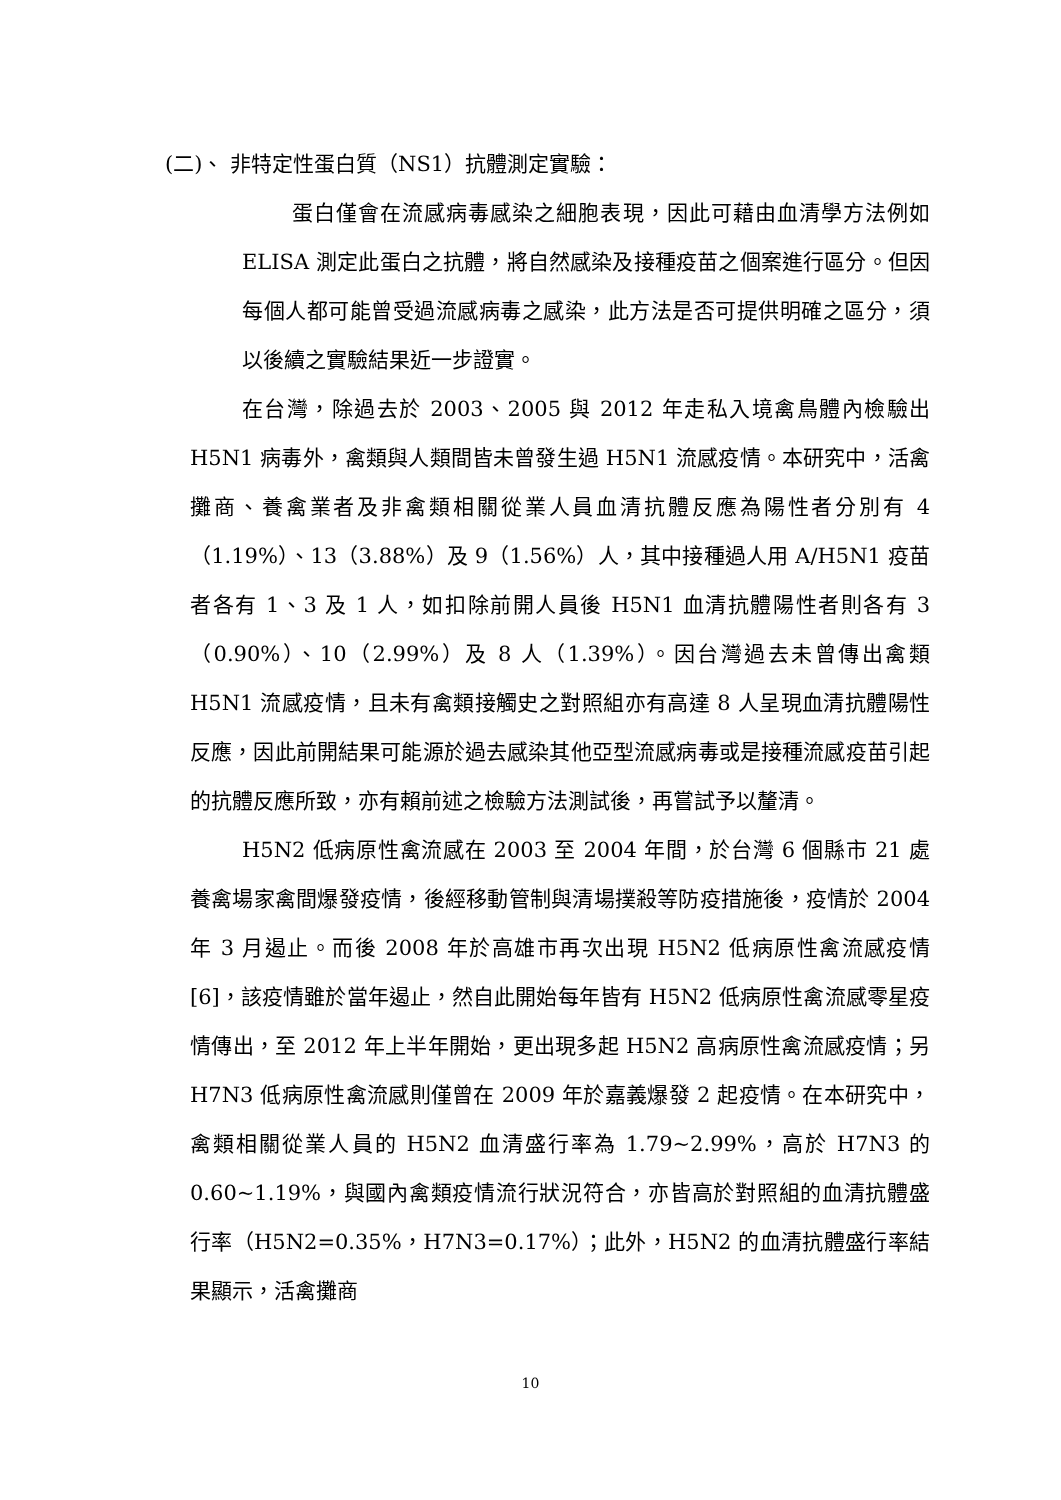(二)、 非特定性蛋白質（NS1）抗體測定實驗：
蛋白僅會在流感病毒感染之細胞表現，因此可藉由血清學方法例如 ELISA 測定此蛋白之抗體，將自然感染及接種疫苗之個案進行區分。但因每個人都可能曾受過流感病毒之感染，此方法是否可提供明確之區分，須以後續之實驗結果近一步證實。
在台灣，除過去於 2003、2005 與 2012 年走私入境禽鳥體內檢驗出 H5N1 病毒外，禽類與人類間皆未曾發生過 H5N1 流感疫情。本研究中，活禽攤商、養禽業者及非禽類相關從業人員血清抗體反應為陽性者分別有 4（1.19%）、13（3.88%）及 9（1.56%）人，其中接種過人用 A/H5N1 疫苗者各有 1、3 及 1 人，如扣除前開人員後 H5N1 血清抗體陽性者則各有 3（0.90%）、10（2.99%）及 8 人（1.39%）。因台灣過去未曾傳出禽類 H5N1 流感疫情，且未有禽類接觸史之對照組亦有高達 8 人呈現血清抗體陽性反應，因此前開結果可能源於過去感染其他亞型流感病毒或是接種流感疫苗引起的抗體反應所致，亦有賴前述之檢驗方法測試後，再嘗試予以釐清。
H5N2 低病原性禽流感在 2003 至 2004 年間，於台灣 6 個縣市 21 處養禽場家禽間爆發疫情，後經移動管制與清場撲殺等防疫措施後，疫情於 2004 年 3 月遏止。而後 2008 年於高雄市再次出現 H5N2 低病原性禽流感疫情[6]，該疫情雖於當年遏止，然自此開始每年皆有 H5N2 低病原性禽流感零星疫情傳出，至 2012 年上半年開始，更出現多起 H5N2 高病原性禽流感疫情；另 H7N3 低病原性禽流感則僅曾在 2009 年於嘉義爆發 2 起疫情。在本研究中，禽類相關從業人員的 H5N2 血清盛行率為 1.79~2.99%，高於 H7N3 的 0.60~1.19%，與國內禽類疫情流行狀況符合，亦皆高於對照組的血清抗體盛行率（H5N2=0.35%，H7N3=0.17%）；此外，H5N2 的血清抗體盛行率結果顯示，活禽攤商
10